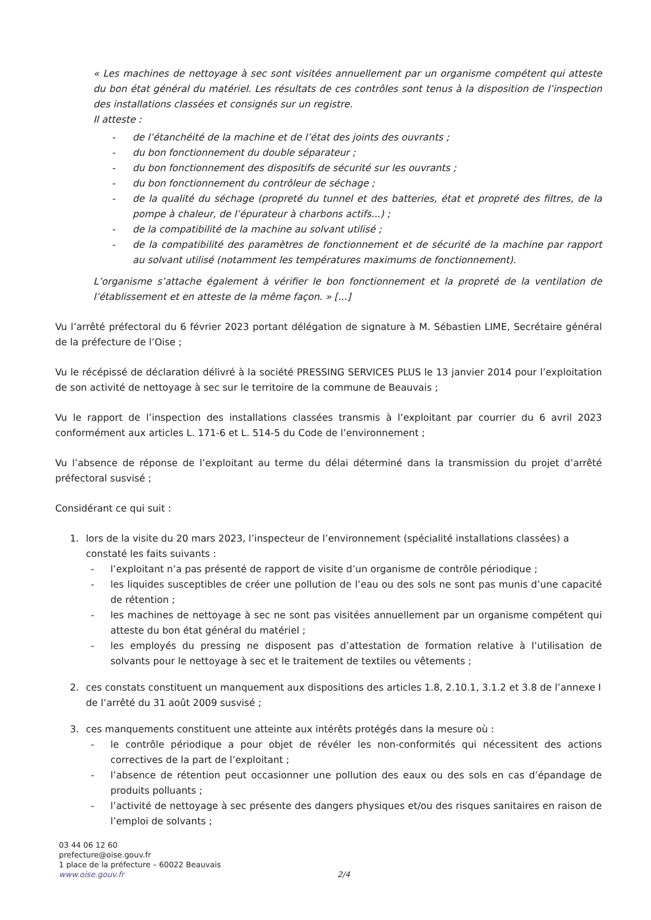« Les machines de nettoyage à sec sont visitées annuellement par un organisme compétent qui atteste du bon état général du matériel. Les résultats de ces contrôles sont tenus à la disposition de l’inspection des installations classées et consignés sur un registre.
Il atteste :
- de l’étanchéité de la machine et de l’état des joints des ouvrants ;
- du bon fonctionnement du double séparateur ;
- du bon fonctionnement des dispositifs de sécurité sur les ouvrants ;
- du bon fonctionnement du contrôleur de séchage ;
- de la qualité du séchage (propreté du tunnel et des batteries, état et propreté des filtres, de la pompe à chaleur, de l’épurateur à charbons actifs...) ;
- de la compatibilité de la machine au solvant utilisé ;
- de la compatibilité des paramètres de fonctionnement et de sécurité de la machine par rapport au solvant utilisé (notamment les températures maximums de fonctionnement).
L’organisme s’attache également à vérifier le bon fonctionnement et la propreté de la ventilation de l’établissement et en atteste de la même façon. » [...]
Vu l’arrêté préfectoral du 6 février 2023 portant délégation de signature à M. Sébastien LIME, Secrétaire général de la préfecture de l’Oise ;
Vu le récépissé de déclaration délivré à la société PRESSING SERVICES PLUS le 13 janvier 2014 pour l’exploitation de son activité de nettoyage à sec sur le territoire de la commune de Beauvais ;
Vu le rapport de l’inspection des installations classées transmis à l’exploitant par courrier du 6 avril 2023 conformément aux articles L. 171-6 et L. 514-5 du Code de l’environnement ;
Vu l’absence de réponse de l’exploitant au terme du délai déterminé dans la transmission du projet d’arrêté préfectoral susvisé ;
Considérant ce qui suit :
1. lors de la visite du 20 mars 2023, l’inspecteur de l’environnement (spécialité installations classées) a constaté les faits suivants :
- l’exploitant n’a pas présenté de rapport de visite d’un organisme de contrôle périodique ;
- les liquides susceptibles de créer une pollution de l’eau ou des sols ne sont pas munis d’une capacité de rétention ;
- les machines de nettoyage à sec ne sont pas visitées annuellement par un organisme compétent qui atteste du bon état général du matériel ;
- les employés du pressing ne disposent pas d’attestation de formation relative à l’utilisation de solvants pour le nettoyage à sec et le traitement de textiles ou vêtements ;
2. ces constats constituent un manquement aux dispositions des articles 1.8, 2.10.1, 3.1.2 et 3.8 de l’annexe I de l’arrêté du 31 août 2009 susvisé ;
3. ces manquements constituent une atteinte aux intérêts protégés dans la mesure où :
- le contrôle périodique a pour objet de révéler les non-conformités qui nécessitent des actions correctives de la part de l’exploitant ;
- l’absence de rétention peut occasionner une pollution des eaux ou des sols en cas d’épandage de produits polluants ;
- l’activité de nettoyage à sec présente des dangers physiques et/ou des risques sanitaires en raison de l’emploi de solvants ;
03 44 06 12 60
prefecture@oise.gouv.fr
1 place de la préfecture – 60022 Beauvais
www.oise.gouv.fr 2/4